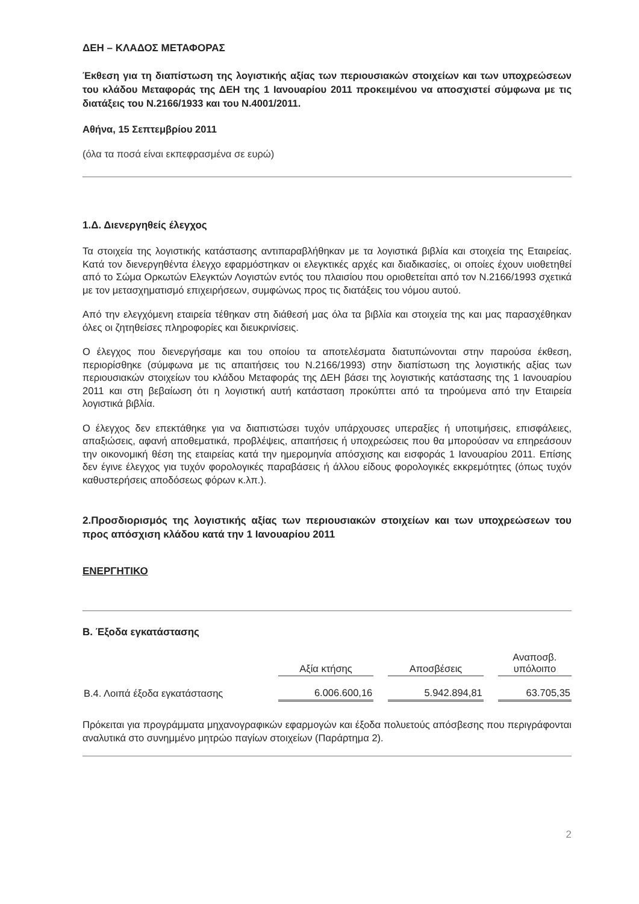ΔΕΗ – ΚΛΑΔΟΣ ΜΕΤΑΦΟΡΑΣ
Έκθεση για τη διαπίστωση της λογιστικής αξίας των περιουσιακών στοιχείων και των υποχρεώσεων του κλάδου Μεταφοράς της ΔΕΗ της 1 Ιανουαρίου 2011 προκειμένου να αποσχιστεί σύμφωνα με τις διατάξεις του Ν.2166/1933 και του Ν.4001/2011.
Αθήνα, 15 Σεπτεμβρίου 2011
(όλα τα ποσά είναι εκπεφρασμένα σε ευρώ)
1.Δ. Διενεργηθείς έλεγχος
Τα στοιχεία της λογιστικής κατάστασης αντιπαραβλήθηκαν με τα λογιστικά βιβλία και στοιχεία της Εταιρείας. Κατά τον διενεργηθέντα έλεγχο εφαρμόστηκαν οι ελεγκτικές αρχές και διαδικασίες, οι οποίες έχουν υιοθετηθεί από το Σώμα Ορκωτών Ελεγκτών Λογιστών εντός του πλαισίου που οριοθετείται από τον Ν.2166/1993 σχετικά με τον μετασχηματισμό επιχειρήσεων, συμφώνως προς τις διατάξεις του νόμου αυτού.
Από την ελεγχόμενη εταιρεία τέθηκαν στη διάθεσή μας όλα τα βιβλία και στοιχεία της και μας παρασχέθηκαν όλες οι ζητηθείσες πληροφορίες και διευκρινίσεις.
Ο έλεγχος που διενεργήσαμε και του οποίου τα αποτελέσματα διατυπώνονται στην παρούσα έκθεση, περιορίσθηκε (σύμφωνα με τις απαιτήσεις του Ν.2166/1993) στην διαπίστωση της λογιστικής αξίας των περιουσιακών στοιχείων του κλάδου Μεταφοράς της ΔΕΗ βάσει της λογιστικής κατάστασης της 1 Ιανουαρίου 2011 και στη βεβαίωση ότι η λογιστική αυτή κατάσταση προκύπτει από τα τηρούμενα από την Εταιρεία λογιστικά βιβλία.
Ο έλεγχος δεν επεκτάθηκε για να διαπιστώσει τυχόν υπάρχουσες υπεραξίες ή υποτιμήσεις, επισφάλειες, απαξιώσεις, αφανή αποθεματικά, προβλέψεις, απαιτήσεις ή υποχρεώσεις που θα μπορούσαν να επηρεάσουν την οικονομική θέση της εταιρείας κατά την ημερομηνία απόσχισης και εισφοράς 1 Ιανουαρίου 2011. Επίσης δεν έγινε έλεγχος για τυχόν φορολογικές παραβάσεις ή άλλου είδους φορολογικές εκκρεμότητες (όπως τυχόν καθυστερήσεις αποδόσεως φόρων κ.λπ.).
2.Προσδιορισμός της λογιστικής αξίας των περιουσιακών στοιχείων και των υποχρεώσεων του προς απόσχιση κλάδου κατά την 1 Ιανουαρίου 2011
ΕΝΕΡΓΗΤΙΚΟ
Β. Έξοδα εγκατάστασης
| | Αξία κτήσης | | Αποσβέσεις | | Αναποσβ. υπόλοιπο |
| --- | --- | --- | --- | --- | --- |
| Β.4. Λοιπά έξοδα εγκατάστασης | 6.006.600,16 | | 5.942.894,81 | | 63.705,35 |
Πρόκειται για προγράμματα μηχανογραφικών εφαρμογών και έξοδα πολυετούς απόσβεσης που περιγράφονται αναλυτικά στο συνημμένο μητρώο παγίων στοιχείων (Παράρτημα 2).
2